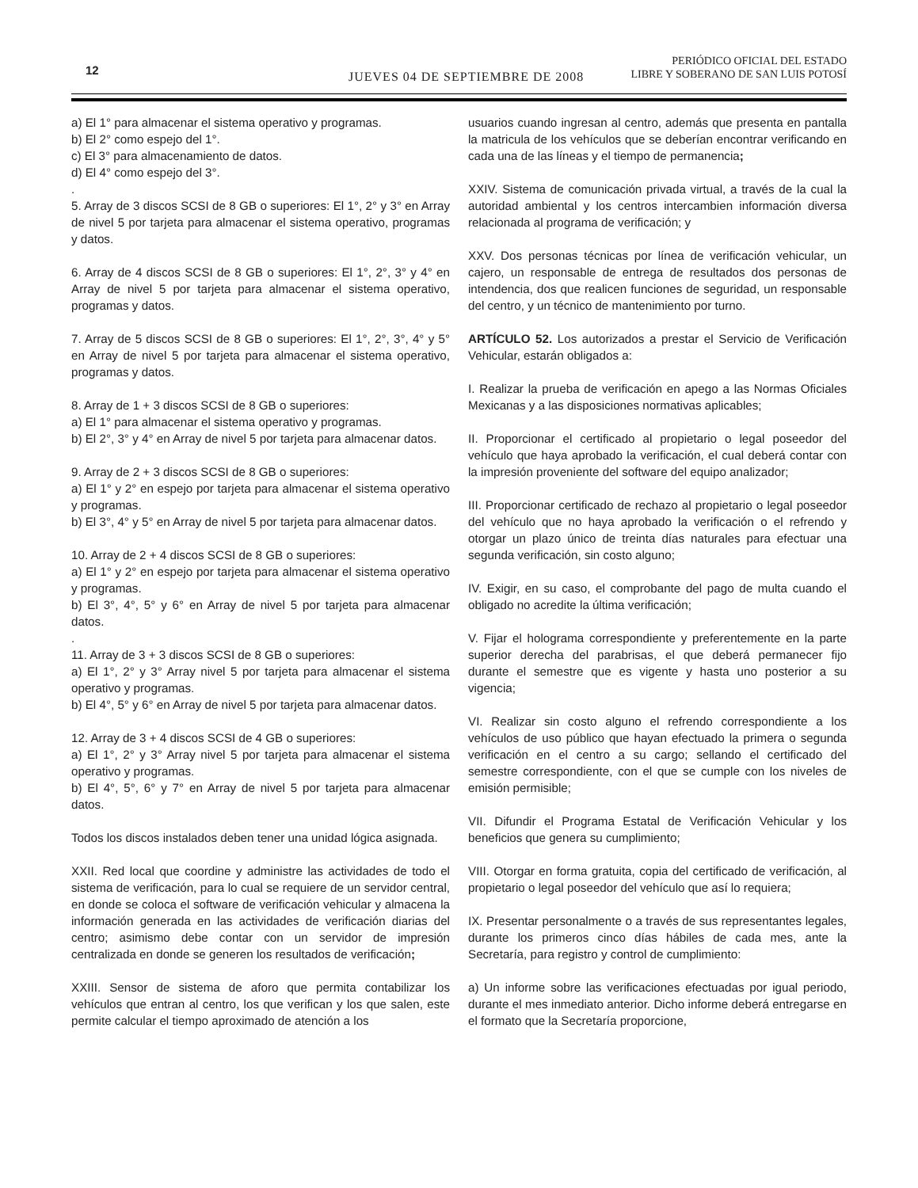12
JUEVES 04 DE SEPTIEMBRE DE 2008
PERIÓDICO OFICIAL DEL ESTADO
LIBRE Y SOBERANO DE SAN LUIS POTOSÍ
a) El 1° para almacenar el sistema operativo y programas.
b) El 2° como espejo del 1°.
c) El 3° para almacenamiento de datos.
d) El 4° como espejo del 3°.
.
5. Array de 3 discos SCSI de 8 GB o superiores: El 1°, 2° y 3° en Array de nivel 5 por tarjeta para almacenar el sistema operativo, programas y datos.
6. Array de 4 discos SCSI de 8 GB o superiores: El 1°, 2°, 3° y 4° en Array de nivel 5 por tarjeta para almacenar el sistema operativo, programas y datos.
7. Array de 5 discos SCSI de 8 GB o superiores: El 1°, 2°, 3°, 4° y 5° en Array de nivel 5 por tarjeta para almacenar el sistema operativo, programas y datos.
8. Array de 1 + 3 discos SCSI de 8 GB o superiores:
a) El 1° para almacenar el sistema operativo y programas.
b) El 2°, 3° y 4° en Array de nivel 5 por tarjeta para almacenar datos.
9. Array de 2 + 3 discos SCSI de 8 GB o superiores:
a) El 1° y 2° en espejo por tarjeta para almacenar el sistema operativo y programas.
b) El 3°, 4° y 5° en Array de nivel 5 por tarjeta para almacenar datos.
10. Array de 2 + 4 discos SCSI de 8 GB o superiores:
a) El 1° y 2° en espejo por tarjeta para almacenar el sistema operativo y programas.
b) El 3°, 4°, 5° y 6° en Array de nivel 5 por tarjeta para almacenar datos.
.
11. Array de 3 + 3 discos SCSI de 8 GB o superiores:
a) El 1°, 2° y 3° Array nivel 5 por tarjeta para almacenar el sistema operativo y programas.
b) El 4°, 5° y 6° en Array de nivel 5 por tarjeta para almacenar datos.
12. Array de 3 + 4 discos SCSI de 4 GB o superiores:
a) El 1°, 2° y 3° Array nivel 5 por tarjeta para almacenar el sistema operativo y programas.
b) El 4°, 5°, 6° y 7° en Array de nivel 5 por tarjeta para almacenar datos.
Todos los discos instalados deben tener una unidad lógica asignada.
XXII. Red local que coordine y administre las actividades de todo el sistema de verificación, para lo cual se requiere de un servidor central, en donde se coloca el software de verificación vehicular y almacena la información generada en las actividades de verificación diarias del centro; asimismo debe contar con un servidor de impresión centralizada en donde se generen los resultados de verificación;
XXIII. Sensor de sistema de aforo que permita contabilizar los vehículos que entran al centro, los que verifican y los que salen, este permite calcular el tiempo aproximado de atención a los
usuarios cuando ingresan al centro, además que presenta en pantalla la matricula de los vehículos que se deberían encontrar verificando en cada una de las líneas y el tiempo de permanencia;
XXIV. Sistema de comunicación privada virtual, a través de la cual la autoridad ambiental y los centros intercambien información diversa relacionada al programa de verificación; y
XXV. Dos personas técnicas por línea de verificación vehicular, un cajero, un responsable de entrega de resultados dos personas de intendencia, dos que realicen funciones de seguridad, un responsable del centro, y un técnico de mantenimiento por turno.
ARTÍCULO 52. Los autorizados a prestar el Servicio de Verificación Vehicular, estarán obligados a:
I. Realizar la prueba de verificación en apego a las Normas Oficiales Mexicanas y a las disposiciones normativas aplicables;
II. Proporcionar el certificado al propietario o legal poseedor del vehículo que haya aprobado la verificación, el cual deberá contar con la impresión proveniente del software del equipo analizador;
III. Proporcionar certificado de rechazo al propietario o legal poseedor del vehículo que no haya aprobado la verificación o el refrendo y otorgar un plazo único de treinta días naturales para efectuar una segunda verificación, sin costo alguno;
IV. Exigir, en su caso, el comprobante del pago de multa cuando el obligado no acredite la última verificación;
V. Fijar el holograma correspondiente y preferentemente en la parte superior derecha del parabrisas, el que deberá permanecer fijo durante el semestre que es vigente y hasta uno posterior a su vigencia;
VI. Realizar sin costo alguno el refrendo correspondiente a los vehículos de uso público que hayan efectuado la primera o segunda verificación en el centro a su cargo; sellando el certificado del semestre correspondiente, con el que se cumple con los niveles de emisión permisible;
VII. Difundir el Programa Estatal de Verificación Vehicular y los beneficios que genera su cumplimiento;
VIII. Otorgar en forma gratuita, copia del certificado de verificación, al propietario o legal poseedor del vehículo que así lo requiera;
IX. Presentar personalmente o a través de sus representantes legales, durante los primeros cinco días hábiles de cada mes, ante la Secretaría, para registro y control de cumplimiento:
a) Un informe sobre las verificaciones efectuadas por igual periodo, durante el mes inmediato anterior. Dicho informe deberá entregarse en el formato que la Secretaría proporcione,